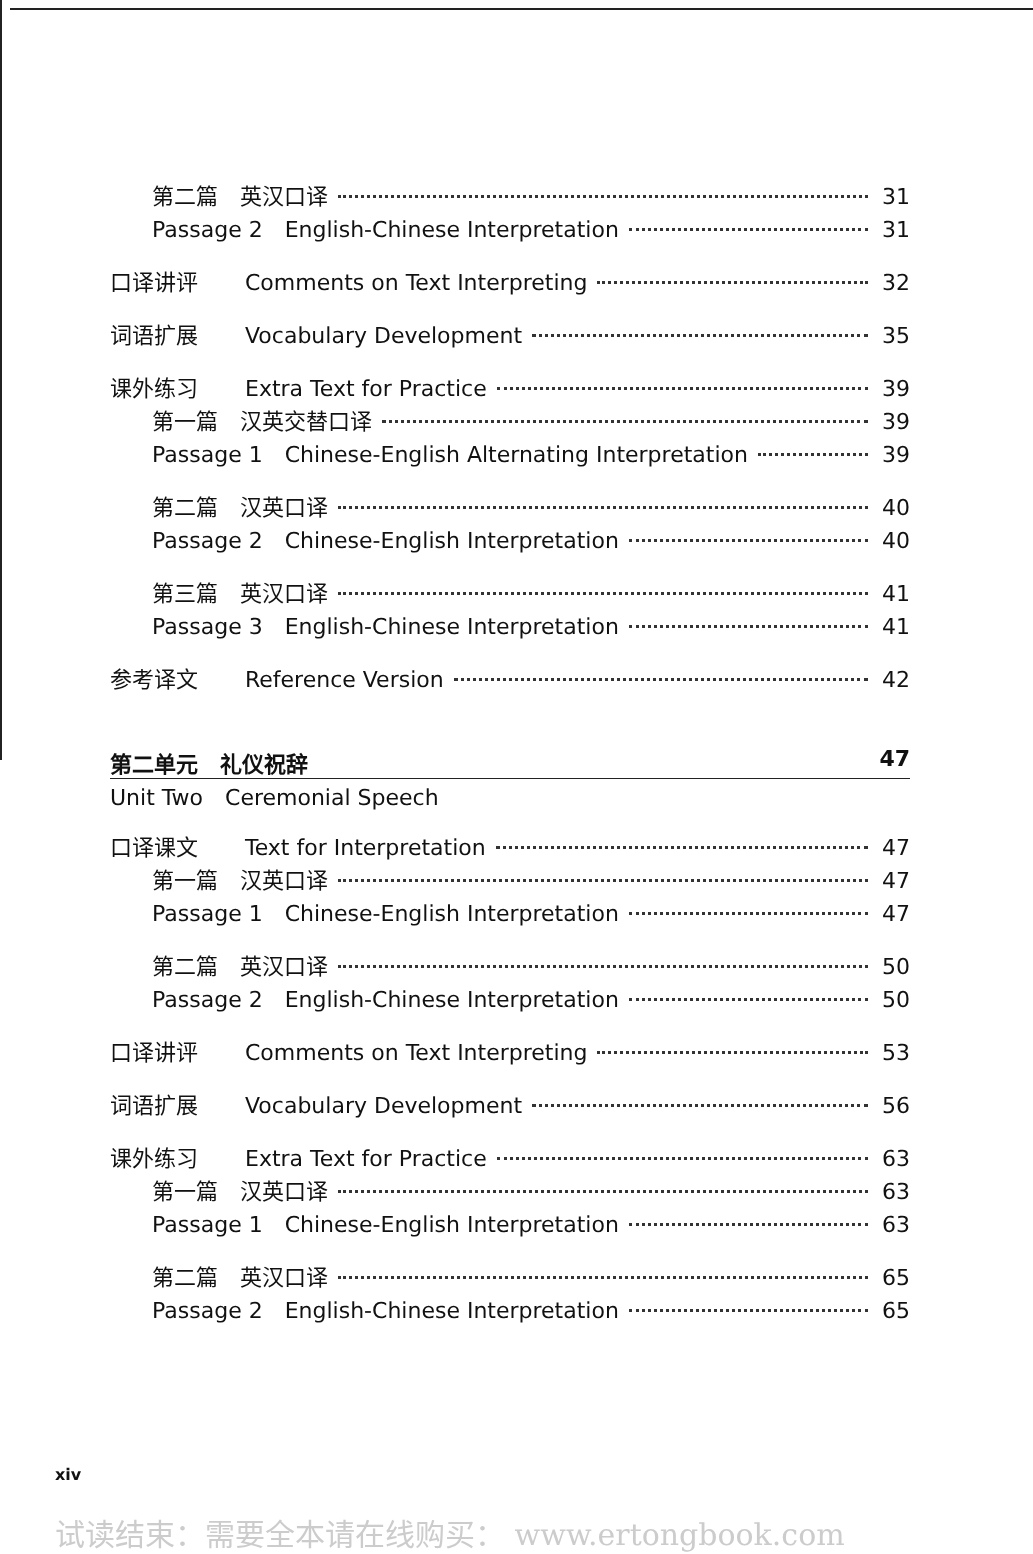第二篇　英汉口译 31
Passage 2　English-Chinese Interpretation 31
口译讲评 Comments on Text Interpreting 32
词语扩展 Vocabulary Development 35
课外练习 Extra Text for Practice 39
第一篇　汉英交替口译 39
Passage 1　Chinese-English Alternating Interpretation 39
第二篇　汉英口译 40
Passage 2　Chinese-English Interpretation 40
第三篇　英汉口译 41
Passage 3　English-Chinese Interpretation 41
参考译文 Reference Version 42
第二单元　礼仪祝辞 47
Unit Two　Ceremonial Speech
口译课文 Text for Interpretation 47
第一篇　汉英口译 47
Passage 1　Chinese-English Interpretation 47
第二篇　英汉口译 50
Passage 2　English-Chinese Interpretation 50
口译讲评 Comments on Text Interpreting 53
词语扩展 Vocabulary Development 56
课外练习 Extra Text for Practice 63
第一篇　汉英口译 63
Passage 1　Chinese-English Interpretation 63
第二篇　英汉口译 65
Passage 2　English-Chinese Interpretation 65
xiv
试读结束：需要全本请在线购买： www.ertongbook.com